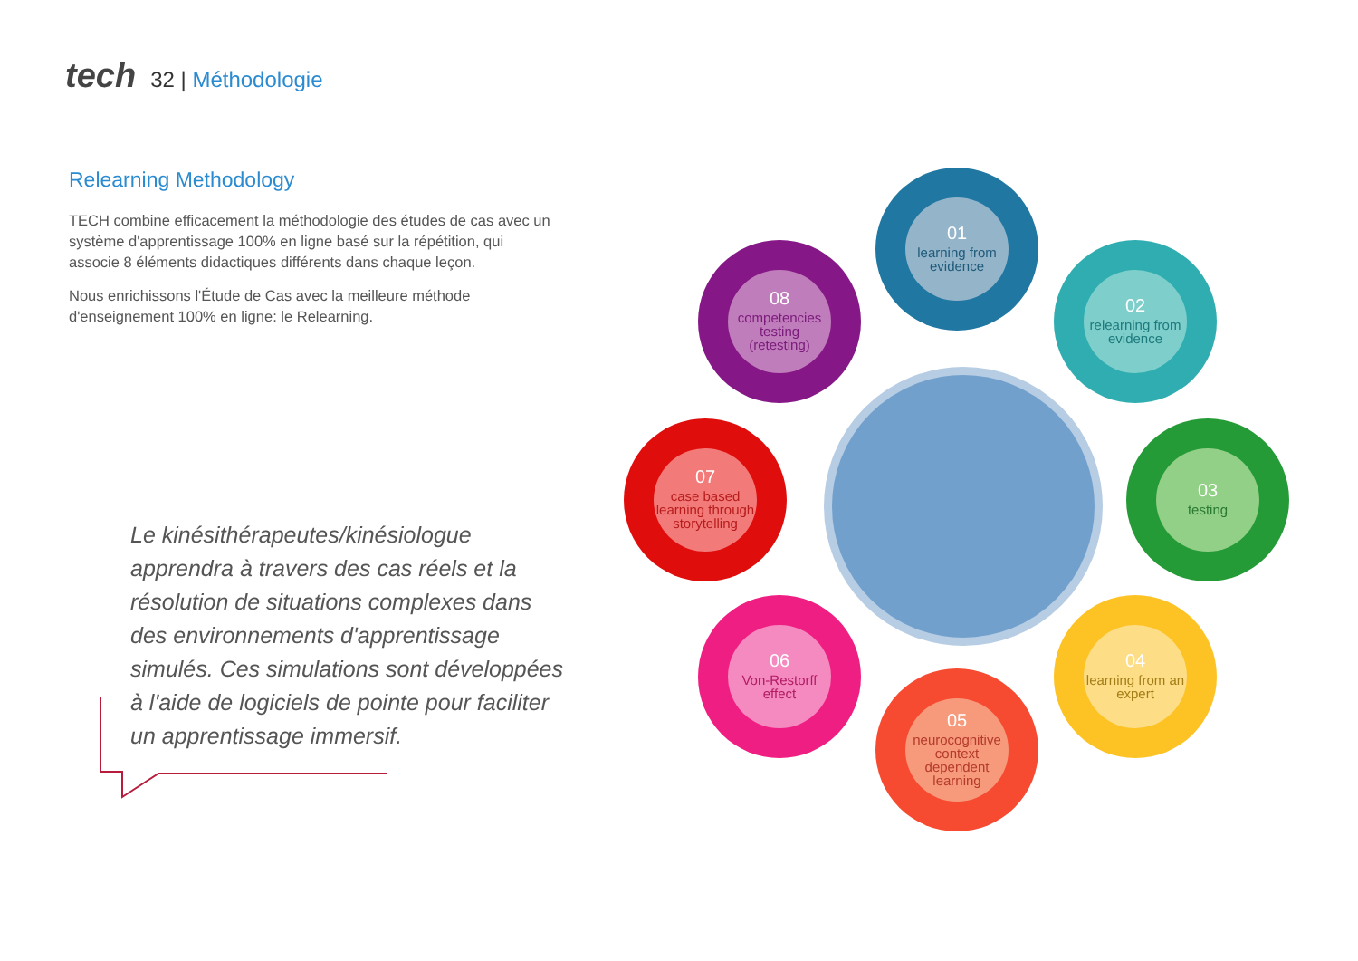tech 32 | Méthodologie
Relearning Methodology
TECH combine efficacement la méthodologie des études de cas avec un système d'apprentissage 100% en ligne basé sur la répétition, qui associe 8 éléments didactiques différents dans chaque leçon.
Nous enrichissons l'Étude de Cas avec la meilleure méthode d'enseignement 100% en ligne: le Relearning.
Le kinésithérapeutes/kinésiologue apprendra à travers des cas réels et la résolution de situations complexes dans des environnements d'apprentissage simulés. Ces simulations sont développées à l'aide de logiciels de pointe pour faciliter un apprentissage immersif.
01
learning from evidence
02
relearning from evidence
03
testing
04
learning from an expert
05
neurocognitive context dependent learning
06
Von-Restorff effect
07
case based learning through storytelling
08
competencies testing (retesting)